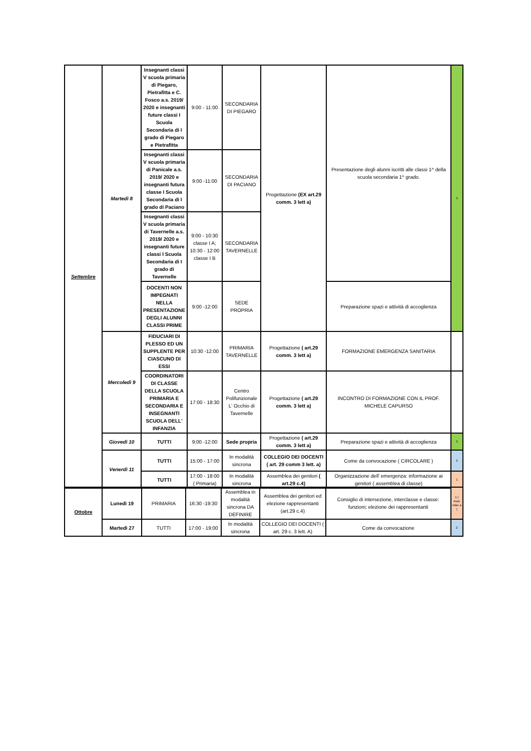| Settembre | Martedì 8 | Insegnanti classi V scuola primaria di Piegaro, Pietrafitta e C. Fosco a.s. 2019/ 2020 e insegnanti future classi I Scuola Secondaria di I grado di Piegaro e Pietrafitta | 9:00 - 11:00 | SECONDARIA DI PIEGARO | Progettazione (EX art.29 comm. 3 lett a) | Presentazione degli alunni iscritti alle classi 1^ della scuola secondaria 1^ grado. | 3 |
| | | Insegnanti classi V scuola primaria di Panicale a.s. 2019/ 2020 e insegnanti futura classe I Scuola Secondaria di I grado di Paciano | 9:00 -11:00 | SECONDARIA DI PACIANO | | | |
| | | Insegnanti classi V scuola primaria di Tavernelle a.s. 2019/ 2020 e insegnanti future classi I Scuola Secondaria di I grado di Tavernelle | 9:00 - 10:30 classe I A; 10:30 - 12:00 classe I B | SECONDARIA TAVERNELLE | | | |
| | | DOCENTI NON IMPEGNATI NELLA PRESENTAZIONE DEGLI ALUNNI CLASSI PRIME | 9:00 -12:00 | SEDE PROPRIA | | Preparazione spazi e attività di accoglienza | |
| | Mercoledì 9 | FIDUCIARI DI PLESSO ED UN SUPPLENTE PER CIASCUNO DI ESSI | 10:30 -12:00 | PRIMARIA TAVERNELLE | Progettazione ( art.29 comm. 3 lett a) | FORMAZIONE EMERGENZA SANITARIA | |
| | | COORDINATORI DI CLASSE DELLA SCUOLA PRIMARIA E SECONDARIA E INSEGNANTI SCUOLA DELL' INFANZIA | 17:00 - 18:30 | Centro Polifunzionale L' Occhio di Tavernelle | Progettazione ( art.29 comm. 3 lett a) | INCONTRO DI FORMAZIONE CON IL PROF. MICHELE CAPURSO | |
| | Giovedì 10 | TUTTI | 9:00 -12:00 | Sede propria | Progettazione ( art.29 comm. 3 lett a) | Preparazione spazi e attività di accoglienza | 3 |
| | Venerdì 11 | TUTTI | 15:00 - 17:00 | In modalità sincrona | COLLEGIO DEI DOCENTI ( art. 29 comm 3 lett. a) | Come da convocazione ( CIRCOLARE ) | 2 |
| | | TUTTI | 17:00 - 18:00 ( Primaria) | In modalità sincrona | Assemblea dei genitori ( art.29 c.4) | Organizzazione dell' emergenza: informazione ai genitori ( assemblea di classe) | 1 |
| Ottobre | Lunedì 19 | PRIMARIA | 16:30 -19:30 | Assemblea in modalità sincrona DA DEFINIRE | Assemblea dei genitori ed elezione rappresentanti (art.29 c.4) | Consiglio di intersezione, interclasse e classe: funzioni; elezione dei rappresentanti | 1 ( Asse mble a ) |
| | Martedì 27 | TUTTI | 17:00 - 19:00 | In modalità sincrona | COLLEGIO DEI DOCENTI ( art. 29 c. 3 lett. A) | Come da convocazione | 2 |